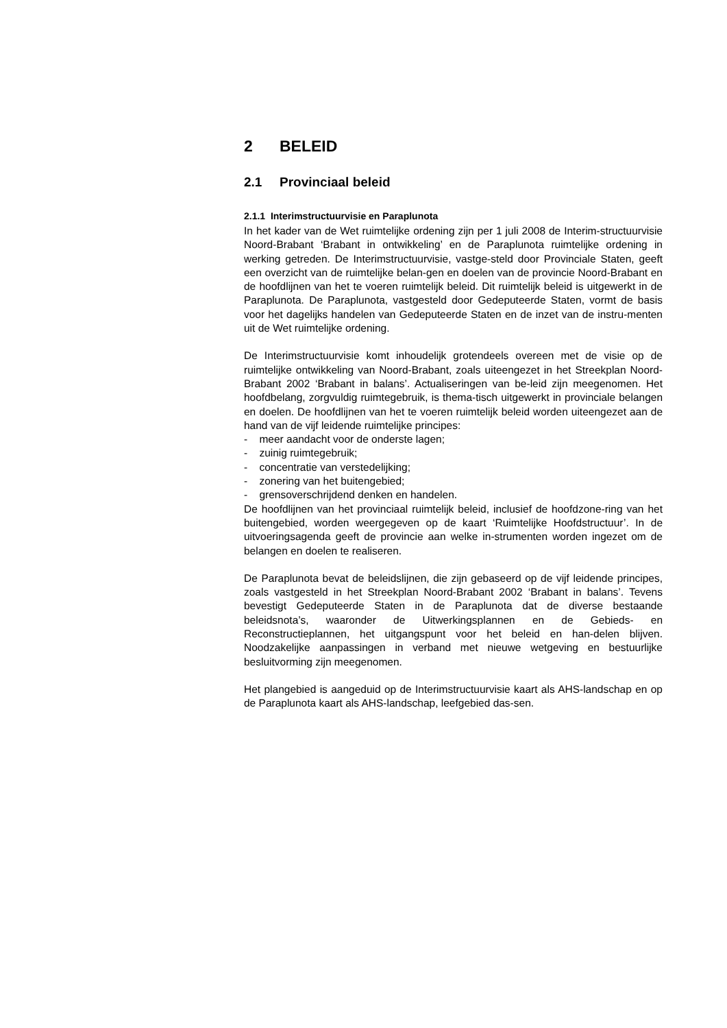2 BELEID
2.1 Provinciaal beleid
2.1.1 Interimstructuurvisie en Paraplunota
In het kader van de Wet ruimtelijke ordening zijn per 1 juli 2008 de Interim-structuurvisie Noord-Brabant ‘Brabant in ontwikkeling’ en de Paraplunota ruimtelijke ordening in werking getreden. De Interimstructuurvisie, vastge-steld door Provinciale Staten, geeft een overzicht van de ruimtelijke belan-gen en doelen van de provincie Noord-Brabant en de hoofdlijnen van het te voeren ruimtelijk beleid. Dit ruimtelijk beleid is uitgewerkt in de Paraplunota. De Paraplunota, vastgesteld door Gedeputeerde Staten, vormt de basis voor het dagelijks handelen van Gedeputeerde Staten en de inzet van de instru-menten uit de Wet ruimtelijke ordening.
De Interimstructuurvisie komt inhoudelijk grotendeels overeen met de visie op de ruimtelijke ontwikkeling van Noord-Brabant, zoals uiteengezet in het Streekplan Noord-Brabant 2002 ‘Brabant in balans’. Actualiseringen van be-leid zijn meegenomen. Het hoofdbelang, zorgvuldig ruimtegebruik, is thema-tisch uitgewerkt in provinciale belangen en doelen. De hoofdlijnen van het te voeren ruimtelijk beleid worden uiteengezet aan de hand van de vijf leidende ruimtelijke principes:
- meer aandacht voor de onderste lagen;
- zuinig ruimtegebruik;
- concentratie van verstedelijking;
- zonering van het buitengebied;
- grensoverschrijdend denken en handelen.
De hoofdlijnen van het provinciaal ruimtelijk beleid, inclusief de hoofdzone-ring van het buitengebied, worden weergegeven op de kaart ‘Ruimtelijke Hoofdstructuur’. In de uitvoeringsagenda geeft de provincie aan welke in-strumenten worden ingezet om de belangen en doelen te realiseren.
De Paraplunota bevat de beleidslijnen, die zijn gebaseerd op de vijf leidende principes, zoals vastgesteld in het Streekplan Noord-Brabant 2002 ‘Brabant in balans’. Tevens bevestigt Gedeputeerde Staten in de Paraplunota dat de diverse bestaande beleidsnota’s, waaronder de Uitwerkingsplannen en de Gebieds- en Reconstructieplannen, het uitgangspunt voor het beleid en han-delen blijven. Noodzakelijke aanpassingen in verband met nieuwe wetgeving en bestuurlijke besluitvorming zijn meegenomen.
Het plangebied is aangeduid op de Interimstructuurvisie kaart als AHS-landschap en op de Paraplunota kaart als AHS-landschap, leefgebied das-sen.